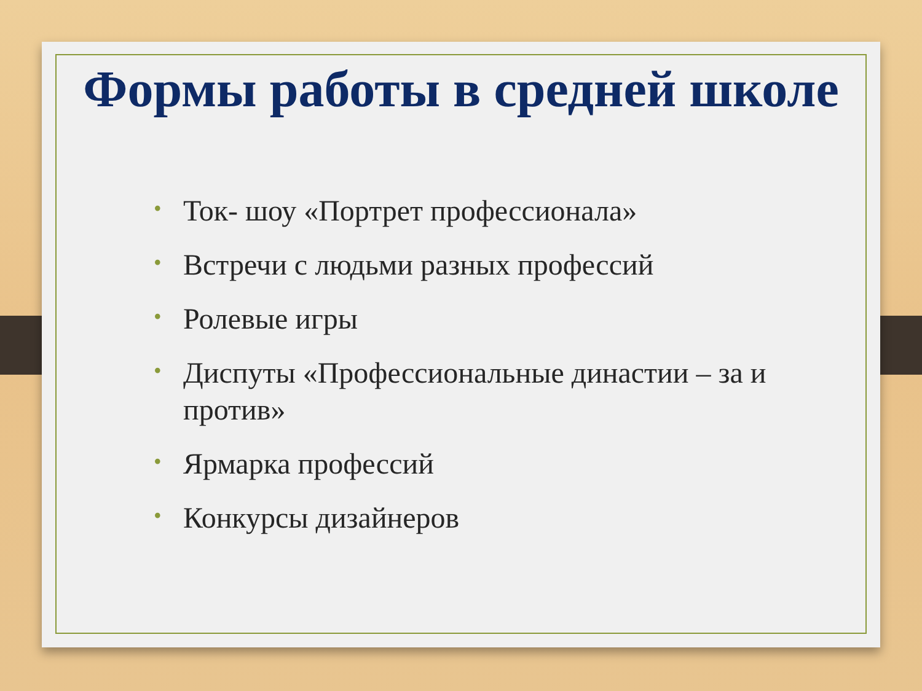Формы работы в средней школе
• Ток- шоу «Портрет профессионала»
• Встречи с людьми разных профессий
• Ролевые игры
• Диспуты «Профессиональные династии – за и против»
• Ярмарка профессий
• Конкурсы дизайнеров